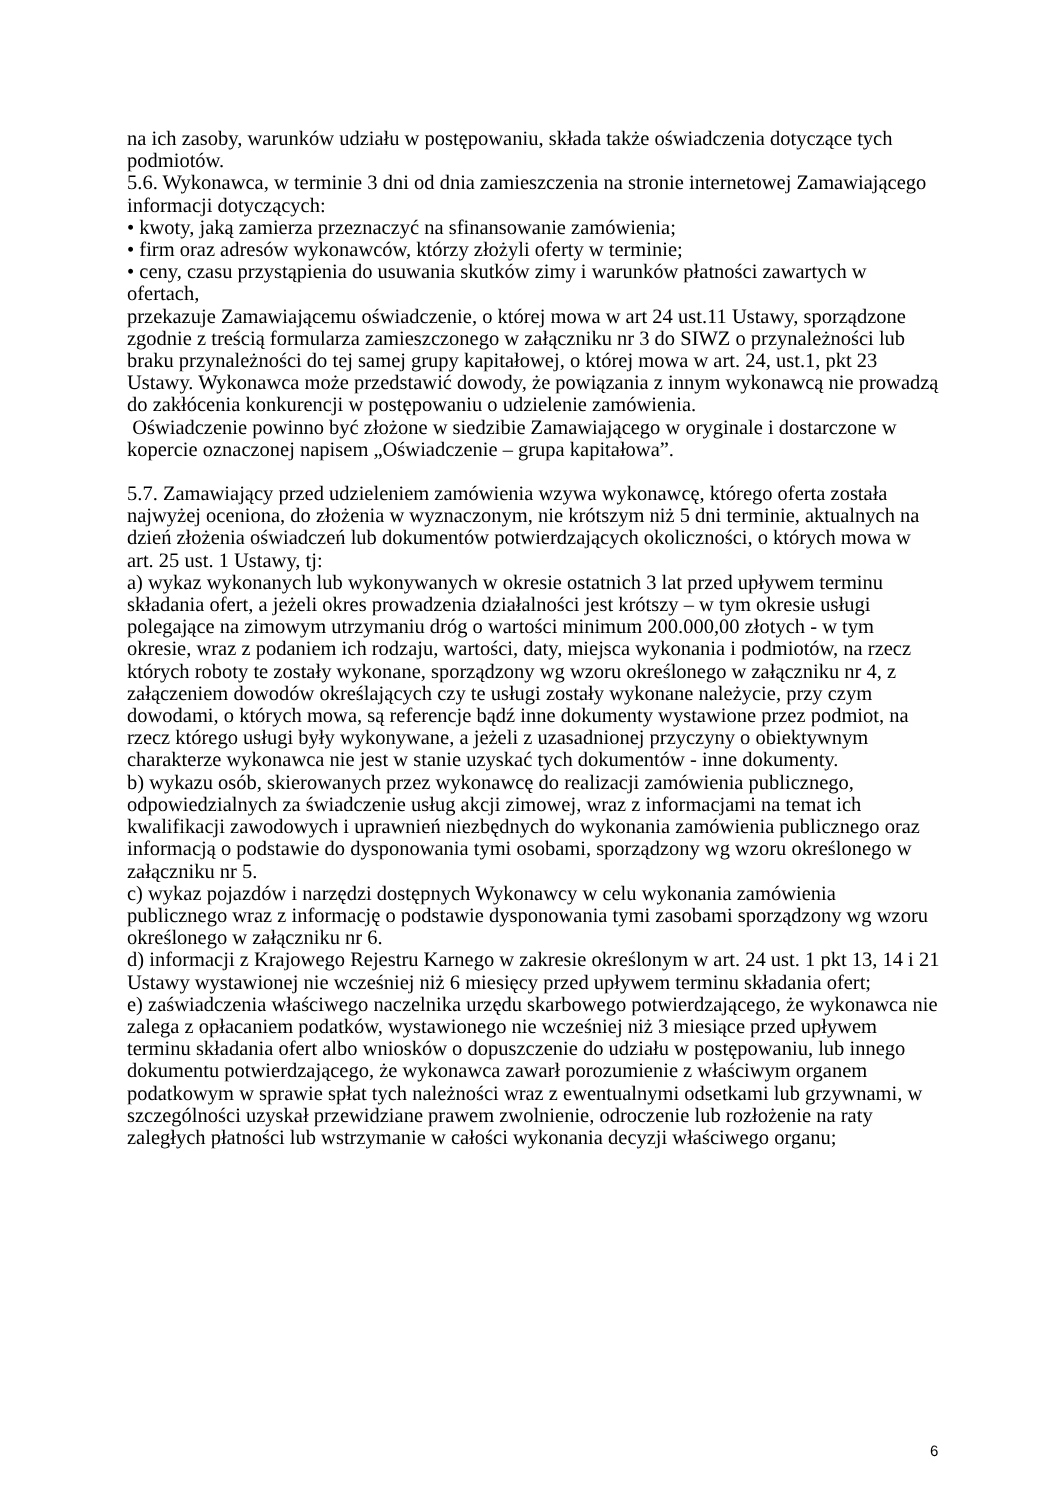na ich zasoby, warunków udziału w postępowaniu, składa także oświadczenia dotyczące tych podmiotów.
5.6. Wykonawca, w terminie 3 dni od dnia zamieszczenia na stronie internetowej Zamawiającego informacji dotyczących:
• kwoty, jaką zamierza przeznaczyć na sfinansowanie zamówienia;
• firm oraz adresów wykonawców, którzy złożyli oferty w terminie;
• ceny, czasu przystąpienia do usuwania skutków zimy i warunków płatności zawartych w ofertach,
przekazuje Zamawiającemu oświadczenie, o której mowa w art 24 ust.11 Ustawy, sporządzone zgodnie z treścią formularza zamieszczonego w załączniku nr 3 do SIWZ o przynależności lub braku przynależności do tej samej grupy kapitałowej, o której mowa w art. 24, ust.1, pkt 23 Ustawy. Wykonawca może przedstawić dowody, że powiązania z innym wykonawcą nie prowadzą do zakłócenia konkurencji w postępowaniu o udzielenie zamówienia.
Oświadczenie powinno być złożone w siedzibie Zamawiającego w oryginale i dostarczone w kopercie oznaczonej napisem „Oświadczenie – grupa kapitałowa”.
5.7. Zamawiający przed udzieleniem zamówienia wzywa wykonawcę, którego oferta została najwyżej oceniona, do złożenia w wyznaczonym, nie krótszym niż 5 dni terminie, aktualnych na dzień złożenia oświadczeń lub dokumentów potwierdzających okoliczności, o których mowa w art. 25 ust. 1 Ustawy, tj:
a) wykaz wykonanych lub wykonywanych w okresie ostatnich 3 lat przed upływem terminu składania ofert, a jeżeli okres prowadzenia działalności jest krótszy – w tym okresie usługi polegające na zimowym utrzymaniu dróg o wartości minimum 200.000,00 złotych - w tym okresie, wraz z podaniem ich rodzaju, wartości, daty, miejsca wykonania i podmiotów, na rzecz których roboty te zostały wykonane, sporządzony wg wzoru określonego w załączniku nr 4, z załączeniem dowodów określających czy te usługi zostały wykonane należycie, przy czym dowodami, o których mowa, są referencje bądź inne dokumenty wystawione przez podmiot, na rzecz którego usługi były wykonywane, a jeżeli z uzasadnionej przyczyny o obiektywnym charakterze wykonawca nie jest w stanie uzyskać tych dokumentów - inne dokumenty.
b) wykazu osób, skierowanych przez wykonawcę do realizacji zamówienia publicznego, odpowiedzialnych za świadczenie usług akcji zimowej, wraz z informacjami na temat ich kwalifikacji zawodowych i uprawnień niezbędnych do wykonania zamówienia publicznego oraz informacją o podstawie do dysponowania tymi osobami, sporządzony wg wzoru określonego w załączniku nr 5.
c) wykaz pojazdów i narzędzi dostępnych Wykonawcy w celu wykonania zamówienia publicznego wraz z informację o podstawie dysponowania tymi zasobami sporządzony wg wzoru określonego w załączniku nr 6.
d) informacji z Krajowego Rejestru Karnego w zakresie określonym w art. 24 ust. 1 pkt 13, 14 i 21 Ustawy wystawionej nie wcześniej niż 6 miesięcy przed upływem terminu składania ofert;
e) zaświadczenia właściwego naczelnika urzędu skarbowego potwierdzającego, że wykonawca nie zalega z opłacaniem podatków, wystawionego nie wcześniej niż 3 miesiące przed upływem terminu składania ofert albo wniosków o dopuszczenie do udziału w postępowaniu, lub innego dokumentu potwierdzającego, że wykonawca zawarł porozumienie z właściwym organem podatkowym w sprawie spłat tych należności wraz z ewentualnymi odsetkami lub grzywnami, w szczególności uzyskał przewidziane prawem zwolnienie, odroczenie lub rozłożenie na raty zaległych płatności lub wstrzymanie w całości wykonania decyzji właściwego organu;
6